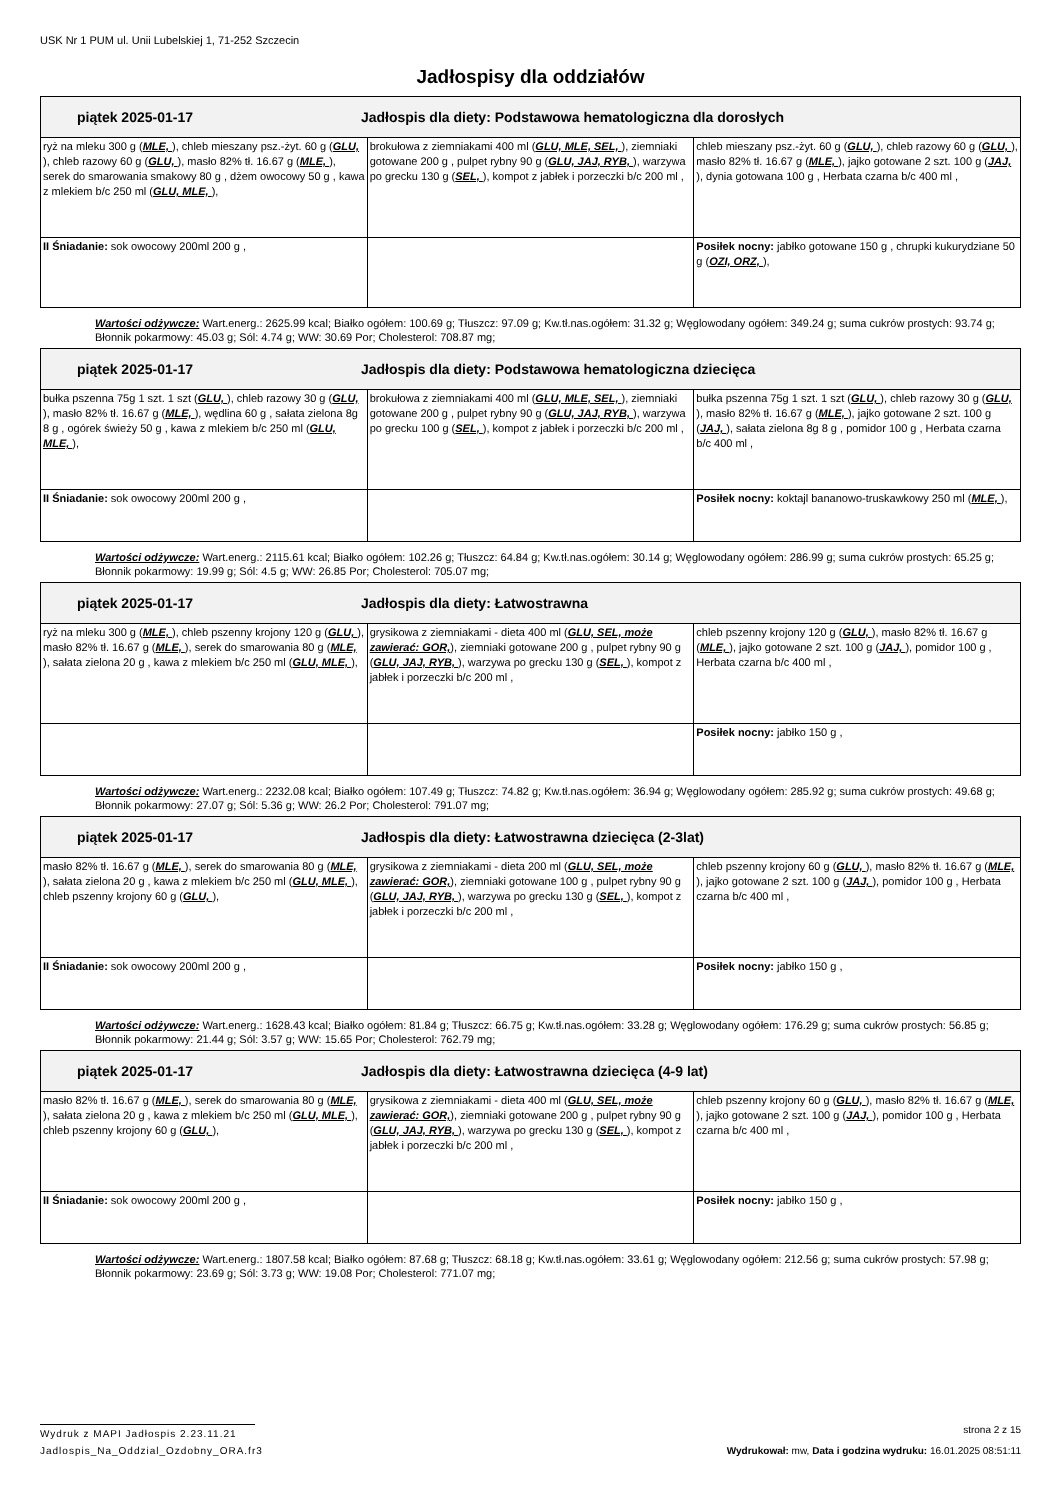USK Nr 1 PUM ul. Unii Lubelskiej 1, 71-252 Szczecin
Jadłospisy dla oddziałów
| piątek 2025-01-17 Jadłospis dla diety: Podstawowa hematologiczna dla dorosłych | | |
| --- | --- | --- |
| ryż na mleku 300 g ( MLE, ), chleb mieszany psz.-żyt. 60 g ( GLU, ), chleb razowy 60 g ( GLU, ), masło 82% tł. 16.67 g ( MLE, ), serek do smarowania smakowy 80 g , dżem owocowy 50 g , kawa z mlekiem b/c 250 ml ( GLU, MLE, ), | brokułowa z ziemniakami 400 ml ( GLU, MLE, SEL, ), ziemniaki gotowane 200 g , pulpet rybny 90 g ( GLU, JAJ, RYB, ), warzywa po grecku 130 g ( SEL, ), kompot z jabłek i porzeczki b/c 200 ml , | chleb mieszany psz.-żyt. 60 g ( GLU, ), chleb razowy 60 g ( GLU, ), masło 82% tł. 16.67 g ( MLE, ), jajko gotowane 2 szt. 100 g ( JAJ, ), dynia gotowana 100 g , Herbata czarna b/c 400 ml , |
| II Śniadanie: sok owocowy 200ml 200 g , | | Posiłek nocny: jabłko gotowane 150 g , chrupki kukurydziane 50 g ( OZI, ORZ, ), |
Wartości odżywcze: Wart.energ.: 2625.99 kcal; Białko ogółem: 100.69 g; Tłuszcz: 97.09 g; Kw.tł.nas.ogółem: 31.32 g; Węglowodany ogółem: 349.24 g; suma cukrów prostych: 93.74 g; Błonnik pokarmowy: 45.03 g; Sól: 4.74 g; WW: 30.69 Por; Cholesterol: 708.87 mg;
| piątek 2025-01-17 Jadłospis dla diety: Podstawowa hematologiczna dziecięca | | |
| --- | --- | --- |
| bułka pszenna 75g 1 szt. 1 szt ( GLU, ), chleb razowy 30 g ( GLU, ), masło 82% tł. 16.67 g ( MLE, ), wędlina 60 g , sałata zielona 8g 8 g , ogórek świeży 50 g , kawa z mlekiem b/c 250 ml ( GLU, MLE, ), | brokułowa z ziemniakami 400 ml ( GLU, MLE, SEL, ), ziemniaki gotowane 200 g , pulpet rybny 90 g ( GLU, JAJ, RYB, ), warzywa po grecku 100 g ( SEL, ), kompot z jabłek i porzeczki b/c 200 ml , | bułka pszenna 75g 1 szt. 1 szt ( GLU, ), chleb razowy 30 g ( GLU, ), masło 82% tł. 16.67 g ( MLE, ), jajko gotowane 2 szt. 100 g ( JAJ, ), sałata zielona 8g 8 g , pomidor 100 g , Herbata czarna b/c 400 ml , |
| II Śniadanie: sok owocowy 200ml 200 g , | | Posiłek nocny: koktajl bananowo-truskawkowy 250 ml ( MLE, ), |
Wartości odżywcze: Wart.energ.: 2115.61 kcal; Białko ogółem: 102.26 g; Tłuszcz: 64.84 g; Kw.tł.nas.ogółem: 30.14 g; Węglowodany ogółem: 286.99 g; suma cukrów prostych: 65.25 g; Błonnik pokarmowy: 19.99 g; Sól: 4.5 g; WW: 26.85 Por; Cholesterol: 705.07 mg;
| piątek 2025-01-17 Jadłospis dla diety: Łatwostrawna | | |
| --- | --- | --- |
| ryż na mleku 300 g ( MLE, ), chleb pszenny krojony 120 g ( GLU, ), masło 82% tł. 16.67 g ( MLE, ), serek do smarowania 80 g ( MLE, ), sałata zielona 20 g , kawa z mlekiem b/c 250 ml ( GLU, MLE, ), | grysikowa z ziemniakami - dieta 400 ml ( GLU, SEL, może zawierać: GOR, ), ziemniaki gotowane 200 g , pulpet rybny 90 g ( GLU, JAJ, RYB, ), warzywa po grecku 130 g ( SEL, ), kompot z jabłek i porzeczki b/c 200 ml , | chleb pszenny krojony 120 g ( GLU, ), masło 82% tł. 16.67 g ( MLE, ), jajko gotowane 2 szt. 100 g ( JAJ, ), pomidor 100 g , Herbata czarna b/c 400 ml , |
| | | Posiłek nocny: jabłko 150 g , |
Wartości odżywcze: Wart.energ.: 2232.08 kcal; Białko ogółem: 107.49 g; Tłuszcz: 74.82 g; Kw.tł.nas.ogółem: 36.94 g; Węglowodany ogółem: 285.92 g; suma cukrów prostych: 49.68 g; Błonnik pokarmowy: 27.07 g; Sól: 5.36 g; WW: 26.2 Por; Cholesterol: 791.07 mg;
| piątek 2025-01-17 Jadłospis dla diety: Łatwostrawna dziecięca (2-3lat) | | |
| --- | --- | --- |
| masło 82% tł. 16.67 g ( MLE, ), serek do smarowania 80 g ( MLE, ), sałata zielona 20 g , kawa z mlekiem b/c 250 ml ( GLU, MLE, ), chleb pszenny krojony 60 g ( GLU, ), | grysikowa z ziemniakami - dieta 200 ml ( GLU, SEL, może zawierać: GOR, ), ziemniaki gotowane 100 g , pulpet rybny 90 g ( GLU, JAJ, RYB, ), warzywa po grecku 130 g ( SEL, ), kompot z jabłek i porzeczki b/c 200 ml , | chleb pszenny krojony 60 g ( GLU, ), masło 82% tł. 16.67 g ( MLE, ), jajko gotowane 2 szt. 100 g ( JAJ, ), pomidor 100 g , Herbata czarna b/c 400 ml , |
| II Śniadanie: sok owocowy 200ml 200 g , | | Posiłek nocny: jabłko 150 g , |
Wartości odżywcze: Wart.energ.: 1628.43 kcal; Białko ogółem: 81.84 g; Tłuszcz: 66.75 g; Kw.tł.nas.ogółem: 33.28 g; Węglowodany ogółem: 176.29 g; suma cukrów prostych: 56.85 g; Błonnik pokarmowy: 21.44 g; Sól: 3.57 g; WW: 15.65 Por; Cholesterol: 762.79 mg;
| piątek 2025-01-17 Jadłospis dla diety: Łatwostrawna dziecięca (4-9 lat) | | |
| --- | --- | --- |
| masło 82% tł. 16.67 g ( MLE, ), serek do smarowania 80 g ( MLE, ), sałata zielona 20 g , kawa z mlekiem b/c 250 ml ( GLU, MLE, ), chleb pszenny krojony 60 g ( GLU, ), | grysikowa z ziemniakami - dieta 400 ml ( GLU, SEL, może zawierać: GOR, ), ziemniaki gotowane 200 g , pulpet rybny 90 g ( GLU, JAJ, RYB, ), warzywa po grecku 130 g ( SEL, ), kompot z jabłek i porzeczki b/c 200 ml , | chleb pszenny krojony 60 g ( GLU, ), masło 82% tł. 16.67 g ( MLE, ), jajko gotowane 2 szt. 100 g ( JAJ, ), pomidor 100 g , Herbata czarna b/c 400 ml , |
| II Śniadanie: sok owocowy 200ml 200 g , | | Posiłek nocny: jabłko 150 g , |
Wartości odżywcze: Wart.energ.: 1807.58 kcal; Białko ogółem: 87.68 g; Tłuszcz: 68.18 g; Kw.tł.nas.ogółem: 33.61 g; Węglowodany ogółem: 212.56 g; suma cukrów prostych: 57.98 g; Błonnik pokarmowy: 23.69 g; Sól: 3.73 g; WW: 19.08 Por; Cholesterol: 771.07 mg;
Wydruk z MAPI Jadłospis 2.23.11.21
strona 2 z 15
Jadlospis_Na_Oddzial_Ozdobny_ORA.fr3
Wydrukował: mw, Data i godzina wydruku: 16.01.2025 08:51:11